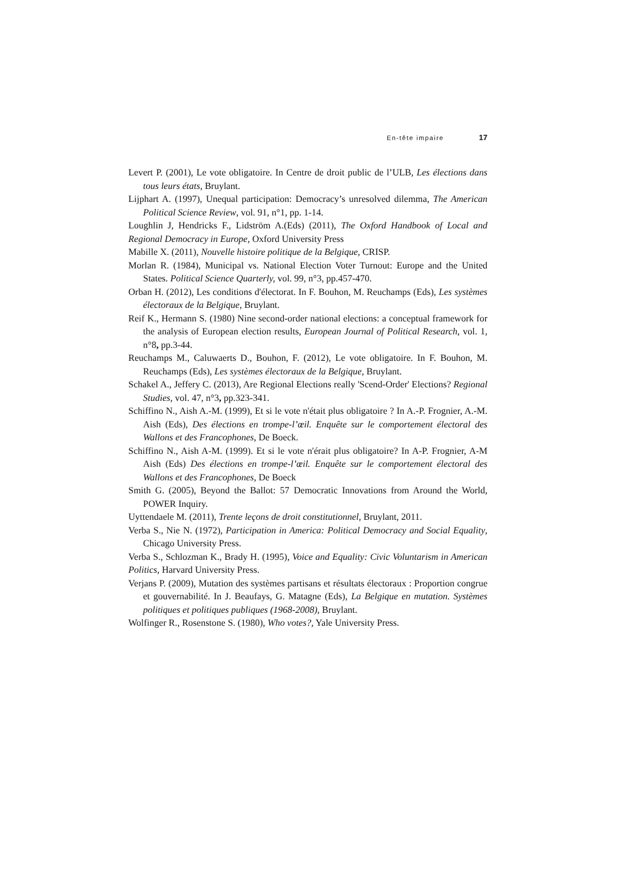En-tête impaire 17
Levert P. (2001), Le vote obligatoire. In Centre de droit public de l’ULB, Les élections dans tous leurs états, Bruylant.
Lijphart A. (1997), Unequal participation: Democracy’s unresolved dilemma, The American Political Science Review, vol. 91, n°1, pp. 1-14.
Loughlin J, Hendricks F., Lidström A.(Eds) (2011), The Oxford Handbook of Local and Regional Democracy in Europe, Oxford University Press
Mabille X. (2011), Nouvelle histoire politique de la Belgique, CRISP.
Morlan R. (1984), Municipal vs. National Election Voter Turnout: Europe and the United States. Political Science Quarterly, vol. 99, n°3, pp.457-470.
Orban H. (2012), Les conditions d'électorat. In F. Bouhon, M. Reuchamps (Eds), Les systèmes électoraux de la Belgique, Bruylant.
Reif K., Hermann S. (1980) Nine second-order national elections: a conceptual framework for the analysis of European election results, European Journal of Political Research, vol. 1, n°8, pp.3-44.
Reuchamps M., Caluwaerts D., Bouhon, F. (2012), Le vote obligatoire. In F. Bouhon, M. Reuchamps (Eds), Les systèmes électoraux de la Belgique, Bruylant.
Schakel A., Jeffery C. (2013), Are Regional Elections really 'Scend-Order' Elections? Regional Studies, vol. 47, n°3, pp.323-341.
Schiffino N., Aish A.-M. (1999), Et si le vote n'était plus obligatoire ? In A.-P. Frognier, A.-M. Aish (Eds), Des élections en trompe-l’œil. Enquête sur le comportement électoral des Wallons et des Francophones, De Boeck.
Schiffino N., Aish A-M. (1999). Et si le vote n'érait plus obligatoire? In A-P. Frognier, A-M Aish (Eds) Des élections en trompe-l’œil. Enquête sur le comportement électoral des Wallons et des Francophones, De Boeck
Smith G. (2005), Beyond the Ballot: 57 Democratic Innovations from Around the World, POWER Inquiry.
Uyttendaele M. (2011), Trente leçons de droit constitutionnel, Bruylant, 2011.
Verba S., Nie N. (1972), Participation in America: Political Democracy and Social Equality, Chicago University Press.
Verba S., Schlozman K., Brady H. (1995), Voice and Equality: Civic Voluntarism in American Politics, Harvard University Press.
Verjans P. (2009), Mutation des systèmes partisans et résultats électoraux : Proportion congrue et gouvernabilité. In J. Beaufays, G. Matagne (Eds), La Belgique en mutation. Systèmes politiques et politiques publiques (1968-2008), Bruylant.
Wolfinger R., Rosenstone S. (1980), Who votes?, Yale University Press.